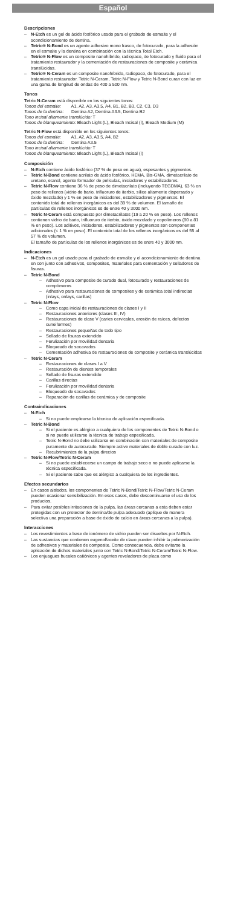Español
Descripciones
– N-Etch es un gel de ácido fosfórico usado para el grabado de esmalte y el acondicionamiento de dentina.
– Tetric® N-Bond es un agente adhesivo mono frasco, de fotocurado, para la adhesión en el esmalte y la dentina en combinación con la técnica Total Etch.
– Tetric® N-Flow es un composite nanohíbrido, radiopaco, de fotocurado y fluido para el tratamiento restaurador y la cementación de restauraciones de composite y cerámica translúcidas.
– Tetric® N-Ceram es un composite nanohíbrido, radiopaco, de fotocurado, para el tratamiento restaurador. Tetric N-Ceram, Tetric N-Flow y Tetric N-Bond curan con luz en una gama de longitud de ondas de 400 a 500 nm.
Tonos
Tetric N-Ceram está disponible en los siguientes tonos:
Tonos del esmalte: A1, A2, A3, A3.5, A4, B1, B2, B3, C2, C3, D3
Tonos de la dentina: Dentina A2, Dentina A3.5, Dentina B2
Tono incisal altamente translúcido: T
Tonos de blanqueamiento: Bleach Light (L), Bleach Incisal (I), Bleach Medium (M)
Tetric N-Flow está disponible en los siguientes tonos:
Tonos del esmalte: A1, A2, A3, A3.5, A4, B2
Tonos de la dentina: Dentina A3.5
Tono incisal altamente translúcido: T
Tonos de blanqueamiento: Bleach Light (L), Bleach Incisal (I)
Composición
– N-Etch contiene ácido fosfórico (37 % de peso en agua), espesantes y pigmentos.
– Tetric N-Bond contiene acrilato de ácido fosfórico, HEMA, Bis-GMA, dimetacrilato de uretano, etanol, agente formador de películas, iniciadores y estabilizadores.
– Tetric N-Flow contiene 36 % de peso de dimetacrilato (incluyendo TEGDMA), 63 % en peso de rellenos (vidrio de bario, trifluoruro de iterbio, sílice altamente dispersado y óxido mezclado) y 1 % en peso de iniciadores, estabilizadores y pigmentos. El contenido total de rellenos inorgánicos es del 39 % de volumen. El tamaño de partículas de rellenos inorgánicos es de entre 40 y 3000 nm.
– Tetric N-Ceram está compuesto por dimetacrilatos (19 a 20 % en peso). Los rellenos contienen vidrio de bario, trifluoruro de iterbio, óxido mezclado y copolímeros (80 a 81 % en peso). Los aditivos, iniciadores, estabilizadores y pigmentos son componentes adicionales (< 1 % en peso). El contenido total de los rellenos inorgánicos es del 55 al 57 % de volumen.
El tamaño de partículas de los rellenos inorgánicos es de entre 40 y 3000 nm.
Indicaciones
– N-Etch es un gel usado para el grabado de esmalte y el acondicionamiento de dentina en con junto con adhesivos, composites, materiales para cementación y selladores de fisuras.
– Tetric N-Bond
– Adhesivo para composite de curado dual, fotocurado y restauraciones de compómeros
– Adhesivo para restauraciones de composites y de cerámica total indirectas (inlays, onlays, carillas)
– Tetric N-Flow
– Como capa inicial de restauraciones de clases I y II
– Restauraciones anteriores (clases III, IV)
– Restauraciones de clase V (caries cervicales, erosión de raíces, defectos cuneiformes)
– Restauraciones pequeñas de todo tipo
– Sellado de fisuras extendido
– Ferulización por movilidad dentaria
– Bloqueado de socavados
– Cementación adhesiva de restauraciones de composite y cerámica translúcidas
– Tetric N-Ceram
– Restauraciones de clases I a V
– Restauración de dientes temporales
– Sellado de fisuras extendido
– Carillas directas
– Ferulización por movilidad dentaria
– Bloqueado de socavados
– Reparación de carillas de cerámica y de composite
Contraindicaciones
– N-Etch
– Si no puede emplearse la técnica de aplicación especificada.
– Tetric N-Bond
– Si el paciente es alérgico a cualquiera de los componentes de Tetric N-Bond o si no puede utilizarse la técnica de trabajo especificada.
– Tetric N-Bond no debe utilizarse en combinación con materiales de composite puramente de autocurado. Siempre active materiales de doble curado con luz.
– Recubrimientos de la pulpa directos
– Tetric N-Flow/Tetric N-Ceram
– Si no puede establecerse un campo de trabajo seco o no puede aplicarse la técnica especificada.
– Si el paciente sabe que es alérgico a cualquiera de los ingredientes.
Efectos secundarios
– En casos aislados, los componentes de Tetric N-Bond/Tetric N-Flow/Tetric N-Ceram pueden ocasionar sensibilización. En esos casos, debe descontinuarse el uso de los productos.
– Para evitar posibles irritaciones de la pulpa, las áreas cercanas a esta deben estar protegidas con un protector de dentina/de pulpa adecuado (aplique de manera selectiva una preparación a base de óxido de calcio en áreas cercanas a la pulpa).
Interacciones
– Los revestimientos a base de ionómero de vidrio pueden ser disueltos por N-Etch.
– Las sustancias que contienen eugenol/aceite de clavo pueden inhibir la polimerización de adhesivos y materiales de composite. Como consecuencia, debe evitarse la aplicación de dichos materiales junto con Tetric N-Bond/Tetric N-Ceram/Tetric N-Flow.
– Los enjuagues bucales catiónicos y agentes reveladores de placa como